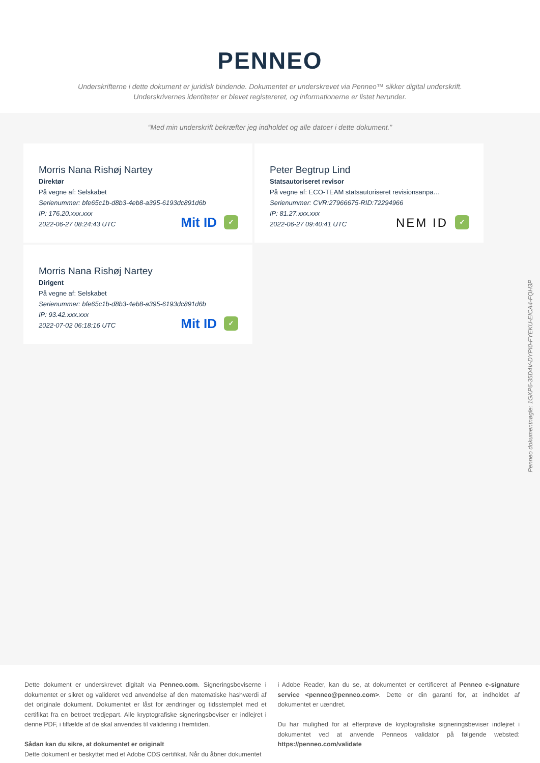PENNEO
Underskrifterne i dette dokument er juridisk bindende. Dokumentet er underskrevet via Penneo™ sikker digital underskrift.
Underskrivernes identiteter er blevet registereret, og informationerne er listet herunder.
“Med min underskrift bekræfter jeg indholdet og alle datoer i dette dokument.”
Morris Nana Rishøj Nartey
Direktør
På vegne af: Selskabet
Serienummer: bfe65c1b-d8b3-4eb8-a395-6193dc891d6b
IP: 176.20.xxx.xxx
2022-06-27 08:24:43 UTC
Mit ID ✓
Peter Begtrup Lind
Statsautoriseret revisor
På vegne af: ECO-TEAM statsautoriseret revisionsanpa…
Serienummer: CVR:27966675-RID:72294966
IP: 81.27.xxx.xxx
2022-06-27 09:40:41 UTC
NEM ID ✓
Morris Nana Rishøj Nartey
Dirigent
På vegne af: Selskabet
Serienummer: bfe65c1b-d8b3-4eb8-a395-6193dc891d6b
IP: 93.42.xxx.xxx
2022-07-02 06:18:16 UTC
Mit ID ✓
Penneo dokumentnøgle: 1GKP6-35D4V-DYPI0-FYEKU-EICA4-FQH3P
Dette dokument er underskrevet digitalt via Penneo.com. Signeringsbeviserne i dokumentet er sikret og valideret ved anvendelse af den matematiske hashværdi af det originale dokument. Dokumentet er låst for ændringer og tidsstemplet med et certifikat fra en betroet tredjepart. Alle kryptografiske signeringsbeviser er indlejret i denne PDF, i tilfælde af de skal anvendes til validering i fremtiden.
Sådan kan du sikre, at dokumentet er originalt
Dette dokument er beskyttet med et Adobe CDS certifikat. Når du åbner dokumentet
i Adobe Reader, kan du se, at dokumentet er certificeret af Penneo e-signature service <penneo@penneo.com>. Dette er din garanti for, at indholdet af dokumentet er uændret.
Du har mulighed for at efterprøve de kryptografiske signeringsbeviser indlejret i dokumentet ved at anvende Penneos validator på følgende websted: https://penneo.com/validate